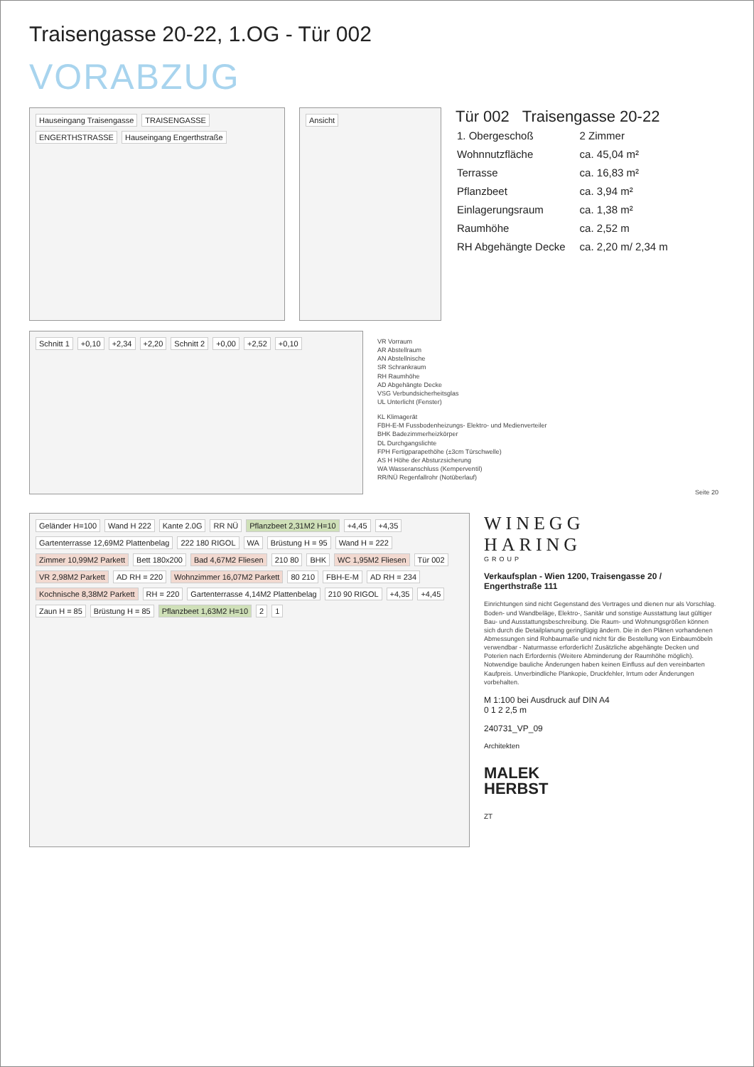Traisengasse 20-22, 1.OG - Tür 002
VORABZUG
Hauseingang Traisengasse TRAISENGASSE ENGERTHSTRASSE Hauseingang Engerthstraße
Ansicht
Tür 002 Traisengasse 20-22
| 1. Obergeschoß | 2 Zimmer |
| Wohnnutzfläche | ca. 45,04 m² |
| Terrasse | ca. 16,83 m² |
| Pflanzbeet | ca. 3,94 m² |
| Einlagerungsraum | ca. 1,38 m² |
| Raumhöhe | ca. 2,52 m |
| RH Abgehängte Decke | ca. 2,20 m/ 2,34 m |
Schnitt 1 +0,10 +2,34 +2,20 Schnitt 2 +0,00 +2,52 +0,10
VR Vorraum
AR Abstellraum
AN Abstellnische
SR Schrankraum
RH Raumhöhe
AD Abgehängte Decke
VSG Verbundsicherheitsglas
UL Unterlicht (Fenster)
KL Klimagerät
FBH-E-M Fussbodenheizungs- Elektro- und Medienverteiler
BHK Badezimmerheizkörper
DL Durchgangslichte
FPH Fertigparapethöhe (±3cm Türschwelle)
AS H Höhe der Absturzsicherung
WA Wasseranschluss (Kemperventil)
RR/NÜ Regenfallrohr (Notüberlauf)
Seite 20
Geländer H=100 Wand H 222 Kante 2.0G RR NÜ Pflanzbeet 2,31M2 H=10 +4,45 +4,35 Gartenterrasse 12,69M2 Plattenbelag 222 180 RIGOL WA Brüstung H = 95 Wand H = 222 Zimmer 10,99M2 Parkett Bett 180x200 Bad 4,67M2 Fliesen 210 80 BHK WC 1,95M2 Fliesen Tür 002 VR 2,98M2 Parkett AD RH = 220 Wohnzimmer 16,07M2 Parkett 80 210 FBH-E-M AD RH = 234 Kochnische 8,38M2 Parkett RH = 220 Gartenterrasse 4,14M2 Plattenbelag 210 90 RIGOL +4,35 +4,45 Zaun H = 85 Brüstung H = 85 Pflanzbeet 1,63M2 H=10 2 1
WINEGG
HARING
GROUP
Verkaufsplan - Wien 1200, Traisengasse 20 / Engerthstraße 111
Einrichtungen sind nicht Gegenstand des Vertrages und dienen nur als Vorschlag. Boden- und Wandbeläge, Elektro-, Sanitär und sonstige Ausstattung laut gültiger Bau- und Ausstattungsbeschreibung. Die Raum- und Wohnungsgrößen können sich durch die Detailplanung geringfügig ändern. Die in den Plänen vorhandenen Abmessungen sind Rohbaumaße und nicht für die Bestellung von Einbaumöbeln verwendbar - Naturmasse erforderlich! Zusätzliche abgehängte Decken und Poterien nach Erfordernis (Weitere Abminderung der Raumhöhe möglich). Notwendige bauliche Änderungen haben keinen Einfluss auf den vereinbarten Kaufpreis. Unverbindliche Plankopie, Druckfehler, Irrtum oder Änderungen vorbehalten.
M 1:100 bei Ausdruck auf DIN A4
0 1 2 2,5 m
240731_VP_09
Architekten
MALEK
HERBST
ZT